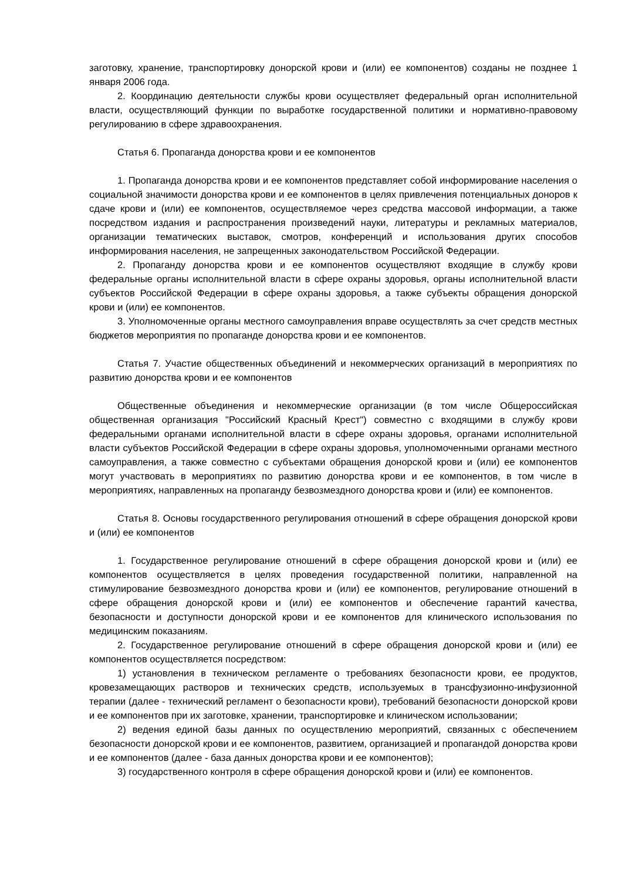заготовку, хранение, транспортировку донорской крови и (или) ее компонентов) созданы не позднее 1 января 2006 года.
2. Координацию деятельности службы крови осуществляет федеральный орган исполнительной власти, осуществляющий функции по выработке государственной политики и нормативно-правовому регулированию в сфере здравоохранения.
Статья 6. Пропаганда донорства крови и ее компонентов
1. Пропаганда донорства крови и ее компонентов представляет собой информирование населения о социальной значимости донорства крови и ее компонентов в целях привлечения потенциальных доноров к сдаче крови и (или) ее компонентов, осуществляемое через средства массовой информации, а также посредством издания и распространения произведений науки, литературы и рекламных материалов, организации тематических выставок, смотров, конференций и использования других способов информирования населения, не запрещенных законодательством Российской Федерации.
2. Пропаганду донорства крови и ее компонентов осуществляют входящие в службу крови федеральные органы исполнительной власти в сфере охраны здоровья, органы исполнительной власти субъектов Российской Федерации в сфере охраны здоровья, а также субъекты обращения донорской крови и (или) ее компонентов.
3. Уполномоченные органы местного самоуправления вправе осуществлять за счет средств местных бюджетов мероприятия по пропаганде донорства крови и ее компонентов.
Статья 7. Участие общественных объединений и некоммерческих организаций в мероприятиях по развитию донорства крови и ее компонентов
Общественные объединения и некоммерческие организации (в том числе Общероссийская общественная организация "Российский Красный Крест") совместно с входящими в службу крови федеральными органами исполнительной власти в сфере охраны здоровья, органами исполнительной власти субъектов Российской Федерации в сфере охраны здоровья, уполномоченными органами местного самоуправления, а также совместно с субъектами обращения донорской крови и (или) ее компонентов могут участвовать в мероприятиях по развитию донорства крови и ее компонентов, в том числе в мероприятиях, направленных на пропаганду безвозмездного донорства крови и (или) ее компонентов.
Статья 8. Основы государственного регулирования отношений в сфере обращения донорской крови и (или) ее компонентов
1. Государственное регулирование отношений в сфере обращения донорской крови и (или) ее компонентов осуществляется в целях проведения государственной политики, направленной на стимулирование безвозмездного донорства крови и (или) ее компонентов, регулирование отношений в сфере обращения донорской крови и (или) ее компонентов и обеспечение гарантий качества, безопасности и доступности донорской крови и ее компонентов для клинического использования по медицинским показаниям.
2. Государственное регулирование отношений в сфере обращения донорской крови и (или) ее компонентов осуществляется посредством:
1) установления в техническом регламенте о требованиях безопасности крови, ее продуктов, кровезамещающих растворов и технических средств, используемых в трансфузионно-инфузионной терапии (далее - технический регламент о безопасности крови), требований безопасности донорской крови и ее компонентов при их заготовке, хранении, транспортировке и клиническом использовании;
2) ведения единой базы данных по осуществлению мероприятий, связанных с обеспечением безопасности донорской крови и ее компонентов, развитием, организацией и пропагандой донорства крови и ее компонентов (далее - база данных донорства крови и ее компонентов);
3) государственного контроля в сфере обращения донорской крови и (или) ее компонентов.